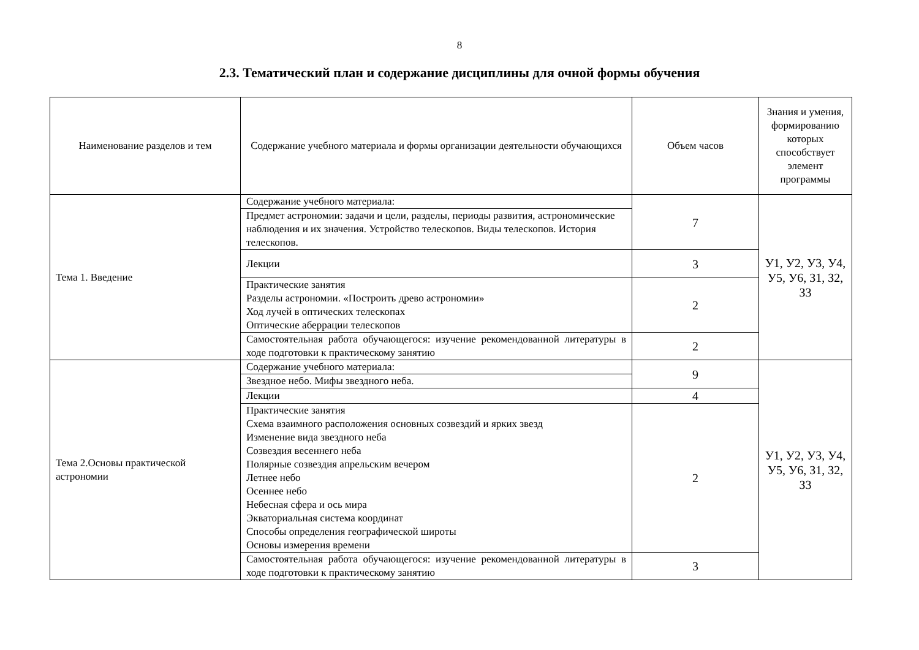8
2.3. Тематический план и содержание дисциплины для очной формы обучения
| Наименование разделов и тем | Содержание учебного материала и формы организации деятельности обучающихся | Объем часов | Знания и умения, формированию которых способствует элемент программы |
| --- | --- | --- | --- |
| Тема 1. Введение | Содержание учебного материала: | 7 | У1, У2, У3, У4, У5, У6, З1, З2, З3 |
| | Предмет астрономии: задачи и цели, разделы, периоды развития, астрономические наблюдения и их значения. Устройство телескопов. Виды телескопов. История телескопов. | | |
| | Лекции | 3 | |
| | Практические занятия Разделы астрономии. «Построить древо астрономии» Ход лучей в оптических телескопах Оптические аберрации телескопов | 2 | |
| | Самостоятельная работа обучающегося: изучение рекомендованной литературы в ходе подготовки к практическому занятию | 2 | |
| Тема 2.Основы практической астрономии | Содержание учебного материала: | 9 | У1, У2, У3, У4, У5, У6, З1, З2, З3 |
| | Звездное небо. Мифы звездного неба. | | |
| | Лекции | 4 | |
| | Практические занятия Схема взаимного расположения основных созвездий и ярких звезд Изменение вида звездного неба Созвездия весеннего неба Полярные созвездия апрельским вечером Летнее небо Осеннее небо Небесная сфера и ось мира Экваториальная система координат Способы определения географической широты Основы измерения времени | 2 | |
| | Самостоятельная работа обучающегося: изучение рекомендованной литературы в ходе подготовки к практическому занятию | 3 | |